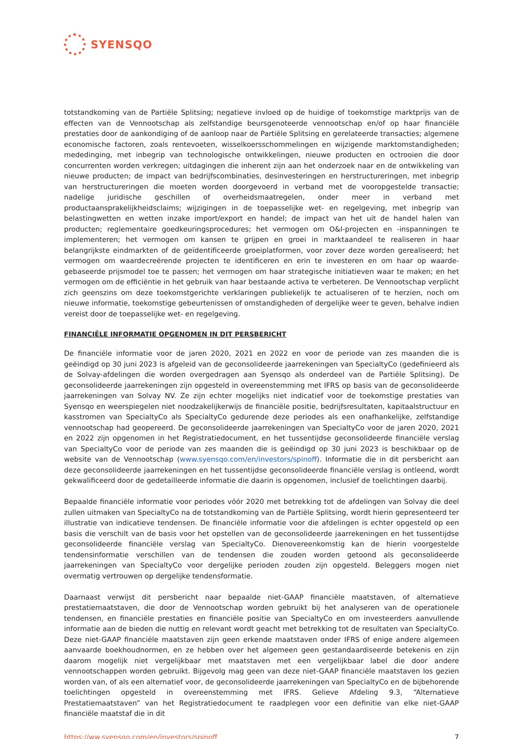SYENSQO
totstandkoming van de Partiële Splitsing; negatieve invloed op de huidige of toekomstige marktprijs van de effecten van de Vennootschap als zelfstandige beursgenoteerde vennootschap en/of op haar financiële prestaties door de aankondiging of de aanloop naar de Partiële Splitsing en gerelateerde transacties; algemene economische factoren, zoals rentevoeten, wisselkoersschommelingen en wijzigende marktomstandigheden; mededinging, met inbegrip van technologische ontwikkelingen, nieuwe producten en octrooien die door concurrenten worden verkregen; uitdagingen die inherent zijn aan het onderzoek naar en de ontwikkeling van nieuwe producten; de impact van bedrijfscombinaties, desinvesteringen en herstructureringen, met inbegrip van herstructureringen die moeten worden doorgevoerd in verband met de vooropgestelde transactie; nadelige juridische geschillen of overheidsmaatregelen, onder meer in verband met productaansprakelijkheidsclaims; wijzigingen in de toepasselijke wet- en regelgeving, met inbegrip van belastingwetten en wetten inzake import/export en handel; de impact van het uit de handel halen van producten; reglementaire goedkeuringsprocedures; het vermogen om O&I-projecten en -inspanningen te implementeren; het vermogen om kansen te grijpen en groei in marktaandeel te realiseren in haar belangrijkste eindmarkten of de geïdentificeerde groeiplatformen, voor zover deze worden gerealiseerd; het vermogen om waardecreërende projecten te identificeren en erin te investeren en om haar op waarde-gebaseerde prijsmodel toe te passen; het vermogen om haar strategische initiatieven waar te maken; en het vermogen om de efficiëntie in het gebruik van haar bestaande activa te verbeteren. De Vennootschap verplicht zich geenszins om deze toekomstgerichte verklaringen publiekelijk te actualiseren of te herzien, noch om nieuwe informatie, toekomstige gebeurtenissen of omstandigheden of dergelijke weer te geven, behalve indien vereist door de toepasselijke wet- en regelgeving.
FINANCIËLE INFORMATIE OPGENOMEN IN DIT PERSBERICHT
De financiële informatie voor de jaren 2020, 2021 en 2022 en voor de periode van zes maanden die is geëindigd op 30 juni 2023 is afgeleid van de geconsolideerde jaarrekeningen van SpecialtyCo (gedefinieerd als de Solvay-afdelingen die worden overgedragen aan Syensqo als onderdeel van de Partiële Splitsing). De geconsolideerde jaarrekeningen zijn opgesteld in overeenstemming met IFRS op basis van de geconsolideerde jaarrekeningen van Solvay NV. Ze zijn echter mogelijks niet indicatief voor de toekomstige prestaties van Syensqo en weerspiegelen niet noodzakelijkerwijs de financiële positie, bedrijfsresultaten, kapitaalstructuur en kasstromen van SpecialtyCo als SpecialtyCo gedurende deze periodes als een onafhankelijke, zelfstandige vennootschap had geopereerd. De geconsolideerde jaarrekeningen van SpecialtyCo voor de jaren 2020, 2021 en 2022 zijn opgenomen in het Registratiedocument, en het tussentijdse geconsolideerde financiële verslag van SpecialtyCo voor de periode van zes maanden die is geëindigd op 30 juni 2023 is beschikbaar op de website van de Vennootschap (www.syensqo.com/en/investors/spinoff). Informatie die in dit persbericht aan deze geconsolideerde jaarrekeningen en het tussentijdse geconsolideerde financiële verslag is ontleend, wordt gekwalificeerd door de gedetailleerde informatie die daarin is opgenomen, inclusief de toelichtingen daarbij.
Bepaalde financiële informatie voor periodes vóór 2020 met betrekking tot de afdelingen van Solvay die deel zullen uitmaken van SpecialtyCo na de totstandkoming van de Partiële Splitsing, wordt hierin gepresenteerd ter illustratie van indicatieve tendensen. De financiële informatie voor die afdelingen is echter opgesteld op een basis die verschilt van de basis voor het opstellen van de geconsolideerde jaarrekeningen en het tussentijdse geconsolideerde financiële verslag van SpecialtyCo. Dienovereenkomstig kan de hierin voorgestelde tendensinformatie verschillen van de tendensen die zouden worden getoond als geconsolideerde jaarrekeningen van SpecialtyCo voor dergelijke perioden zouden zijn opgesteld. Beleggers mogen niet overmatig vertrouwen op dergelijke tendensformatie.
Daarnaast verwijst dit persbericht naar bepaalde niet-GAAP financiële maatstaven, of alternatieve prestatiemaatstaven, die door de Vennootschap worden gebruikt bij het analyseren van de operationele tendensen, en financiële prestaties en financiële positie van SpecialtyCo en om investeerders aanvullende informatie aan de bieden die nuttig en relevant wordt geacht met betrekking tot de resultaten van SpecialtyCo. Deze niet-GAAP financiële maatstaven zijn geen erkende maatstaven onder IFRS of enige andere algemeen aanvaarde boekhoudnormen, en ze hebben over het algemeen geen gestandaardiseerde betekenis en zijn daarom mogelijk niet vergelijkbaar met maatstaven met een vergelijkbaar label die door andere vennootschappen worden gebruikt. Bijgevolg mag geen van deze niet-GAAP financiële maatstaven los gezien worden van, of als een alternatief voor, de geconsolideerde jaarrekeningen van SpecialtyCo en de bijbehorende toelichtingen opgesteld in overeenstemming met IFRS. Gelieve Afdeling 9.3, “Alternatieve Prestatiemaatstaven” van het Registratiedocument te raadplegen voor een definitie van elke niet-GAAP financiële maatstaf die in dit
https://ww.syensqo.com/en/investors/spinoff 7